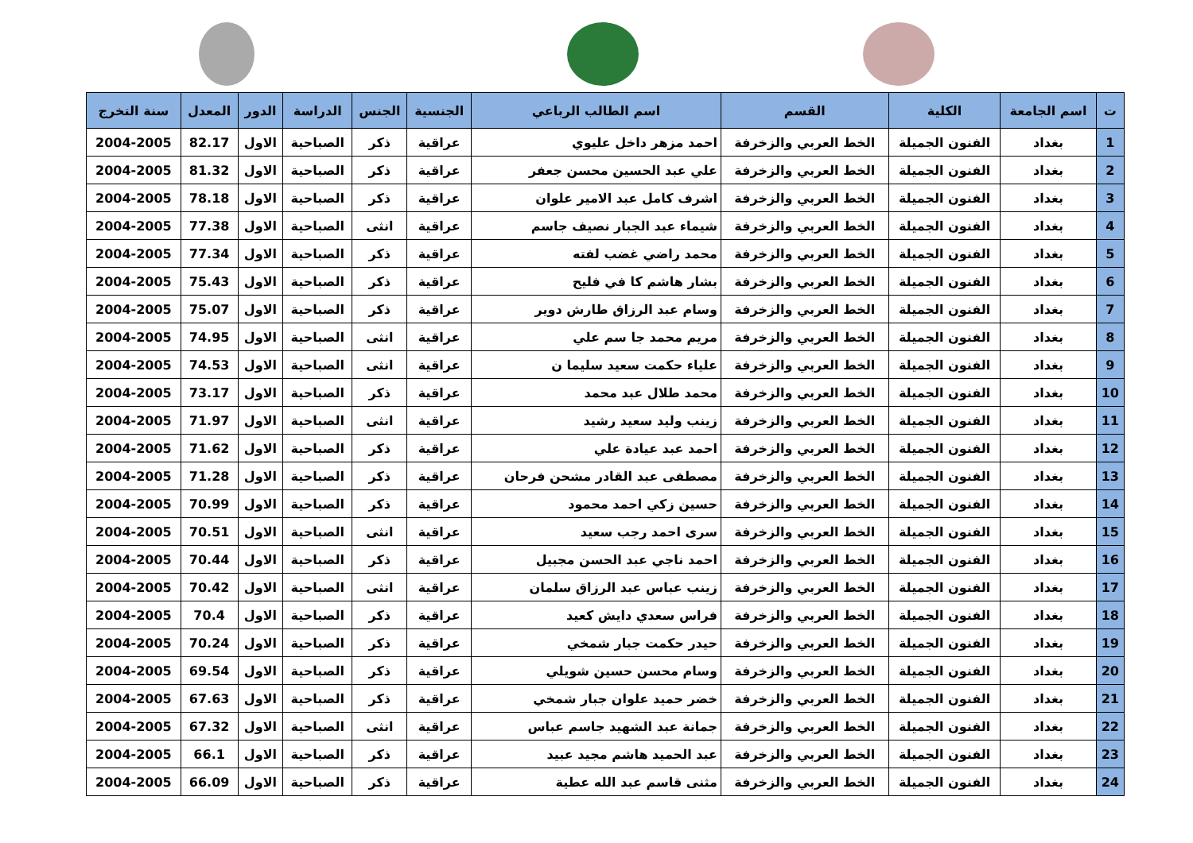| ت | اسم الجامعة | الكلية | القسم | اسم الطالب الرباعي | الجنسية | الجنس | الدراسة | الدور | المعدل | سنة التخرج |
| --- | --- | --- | --- | --- | --- | --- | --- | --- | --- | --- |
| 1 | بغداد | الفنون الجميلة | الخط العربي والزخرفة | احمد مزهر داخل عليوي | عراقية | ذكر | الصباحية | الاول | 82.17 | 2004-2005 |
| 2 | بغداد | الفنون الجميلة | الخط العربي والزخرفة | علي عبد الحسين محسن جعفر | عراقية | ذكر | الصباحية | الاول | 81.32 | 2004-2005 |
| 3 | بغداد | الفنون الجميلة | الخط العربي والزخرفة | اشرف كامل عبد الامير علوان | عراقية | ذكر | الصباحية | الاول | 78.18 | 2004-2005 |
| 4 | بغداد | الفنون الجميلة | الخط العربي والزخرفة | شيماء عبد الجبار نصيف جاسم | عراقية | انثى | الصباحية | الاول | 77.38 | 2004-2005 |
| 5 | بغداد | الفنون الجميلة | الخط العربي والزخرفة | محمد راضي غضب لفته | عراقية | ذكر | الصباحية | الاول | 77.34 | 2004-2005 |
| 6 | بغداد | الفنون الجميلة | الخط العربي والزخرفة | بشار هاشم كا في فليح | عراقية | ذكر | الصباحية | الاول | 75.43 | 2004-2005 |
| 7 | بغداد | الفنون الجميلة | الخط العربي والزخرفة | وسام عبد الرزاق طارش دوير | عراقية | ذكر | الصباحية | الاول | 75.07 | 2004-2005 |
| 8 | بغداد | الفنون الجميلة | الخط العربي والزخرفة | مريم محمد جا سم علي | عراقية | انثى | الصباحية | الاول | 74.95 | 2004-2005 |
| 9 | بغداد | الفنون الجميلة | الخط العربي والزخرفة | علياء حكمت سعيد سليما ن | عراقية | انثى | الصباحية | الاول | 74.53 | 2004-2005 |
| 10 | بغداد | الفنون الجميلة | الخط العربي والزخرفة | محمد طلال عبد محمد | عراقية | ذكر | الصباحية | الاول | 73.17 | 2004-2005 |
| 11 | بغداد | الفنون الجميلة | الخط العربي والزخرفة | زينب وليد سعيد رشيد | عراقية | انثى | الصباحية | الاول | 71.97 | 2004-2005 |
| 12 | بغداد | الفنون الجميلة | الخط العربي والزخرفة | احمد عبد عيادة علي | عراقية | ذكر | الصباحية | الاول | 71.62 | 2004-2005 |
| 13 | بغداد | الفنون الجميلة | الخط العربي والزخرفة | مصطفى عبد القادر مشحن فرحان | عراقية | ذكر | الصباحية | الاول | 71.28 | 2004-2005 |
| 14 | بغداد | الفنون الجميلة | الخط العربي والزخرفة | حسين زكي احمد محمود | عراقية | ذكر | الصباحية | الاول | 70.99 | 2004-2005 |
| 15 | بغداد | الفنون الجميلة | الخط العربي والزخرفة | سرى احمد رجب سعيد | عراقية | انثى | الصباحية | الاول | 70.51 | 2004-2005 |
| 16 | بغداد | الفنون الجميلة | الخط العربي والزخرفة | احمد ناجي عبد الحسن مجبيل | عراقية | ذكر | الصباحية | الاول | 70.44 | 2004-2005 |
| 17 | بغداد | الفنون الجميلة | الخط العربي والزخرفة | زينب عباس عبد الرزاق سلمان | عراقية | انثى | الصباحية | الاول | 70.42 | 2004-2005 |
| 18 | بغداد | الفنون الجميلة | الخط العربي والزخرفة | فراس سعدي دايش كعيد | عراقية | ذكر | الصباحية | الاول | 70.4 | 2004-2005 |
| 19 | بغداد | الفنون الجميلة | الخط العربي والزخرفة | حيدر حكمت جبار شمخي | عراقية | ذكر | الصباحية | الاول | 70.24 | 2004-2005 |
| 20 | بغداد | الفنون الجميلة | الخط العربي والزخرفة | وسام محسن حسين شويلي | عراقية | ذكر | الصباحية | الاول | 69.54 | 2004-2005 |
| 21 | بغداد | الفنون الجميلة | الخط العربي والزخرفة | خضر حميد علوان جبار شمخي | عراقية | ذكر | الصباحية | الاول | 67.63 | 2004-2005 |
| 22 | بغداد | الفنون الجميلة | الخط العربي والزخرفة | جمانة عبد الشهيد جاسم عباس | عراقية | انثى | الصباحية | الاول | 67.32 | 2004-2005 |
| 23 | بغداد | الفنون الجميلة | الخط العربي والزخرفة | عبد الحميد هاشم مجيد عبيد | عراقية | ذكر | الصباحية | الاول | 66.1 | 2004-2005 |
| 24 | بغداد | الفنون الجميلة | الخط العربي والزخرفة | مثنى قاسم عبد الله عطية | عراقية | ذكر | الصباحية | الاول | 66.09 | 2004-2005 |